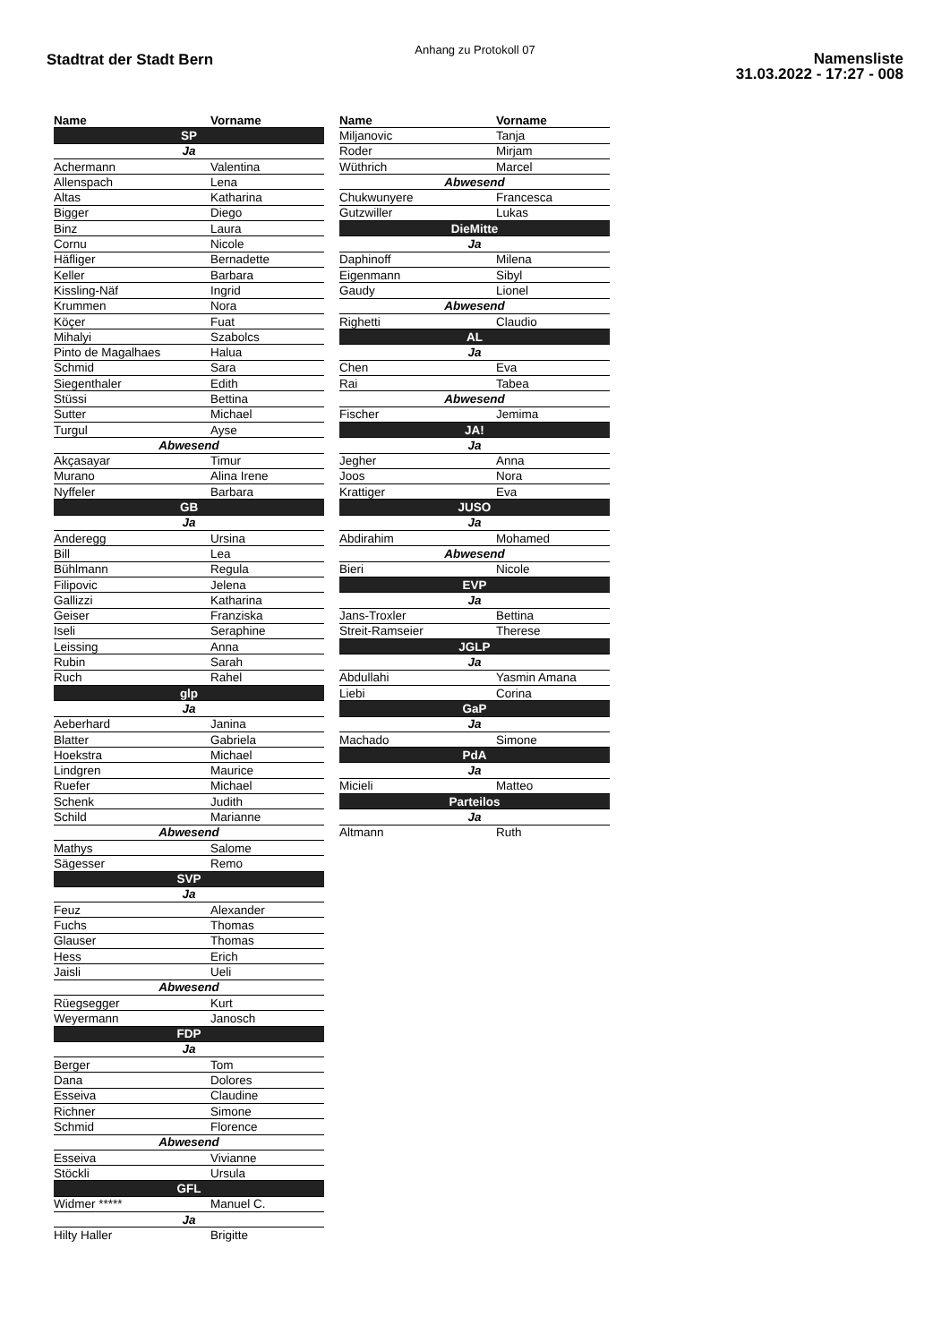Anhang zu Protokoll 07
Stadtrat der Stadt Bern
Namensliste
31.03.2022 - 17:27 - 008
| Name | Vorname |
| --- | --- |
| SP | |
| Ja | |
| Achermann | Valentina |
| Allenspach | Lena |
| Altas | Katharina |
| Bigger | Diego |
| Binz | Laura |
| Cornu | Nicole |
| Häfliger | Bernadette |
| Keller | Barbara |
| Kissling-Näf | Ingrid |
| Krummen | Nora |
| Köçer | Fuat |
| Mihalyi | Szabolcs |
| Pinto de Magalhaes | Halua |
| Schmid | Sara |
| Siegenthaler | Edith |
| Stüssi | Bettina |
| Sutter | Michael |
| Turgul | Ayse |
| Abwesend | |
| Akçasayar | Timur |
| Murano | Alina Irene |
| Nyffeler | Barbara |
| GB | |
| Ja | |
| Anderegg | Ursina |
| Bill | Lea |
| Bühlmann | Regula |
| Filipovic | Jelena |
| Gallizzi | Katharina |
| Geiser | Franziska |
| Iseli | Seraphine |
| Leissing | Anna |
| Rubin | Sarah |
| Ruch | Rahel |
| glp | |
| Ja | |
| Aeberhard | Janina |
| Blatter | Gabriela |
| Hoekstra | Michael |
| Lindgren | Maurice |
| Ruefer | Michael |
| Schenk | Judith |
| Schild | Marianne |
| Abwesend | |
| Mathys | Salome |
| Sägesser | Remo |
| SVP | |
| Ja | |
| Feuz | Alexander |
| Fuchs | Thomas |
| Glauser | Thomas |
| Hess | Erich |
| Jaisli | Ueli |
| Abwesend | |
| Rüegsegger | Kurt |
| Weyermann | Janosch |
| FDP | |
| Ja | |
| Berger | Tom |
| Dana | Dolores |
| Esseiva | Claudine |
| Richner | Simone |
| Schmid | Florence |
| Abwesend | |
| Esseiva | Vivianne |
| Stöckli | Ursula |
| GFL | |
| Widmer ***** | Manuel C. |
| Ja | |
| Hilty Haller | Brigitte |
| Name | Vorname |
| --- | --- |
| Miljanovic | Tanja |
| Roder | Mirjam |
| Wüthrich | Marcel |
| Abwesend | |
| Chukwunyere | Francesca |
| Gutzwiller | Lukas |
| DieMitte | |
| Ja | |
| Daphinoff | Milena |
| Eigenmann | Sibyl |
| Gaudy | Lionel |
| Abwesend | |
| Righetti | Claudio |
| AL | |
| Ja | |
| Chen | Eva |
| Rai | Tabea |
| Abwesend | |
| Fischer | Jemima |
| JA! | |
| Ja | |
| Jegher | Anna |
| Joos | Nora |
| Krattiger | Eva |
| JUSO | |
| Ja | |
| Abdirahim | Mohamed |
| Abwesend | |
| Bieri | Nicole |
| EVP | |
| Ja | |
| Jans-Troxler | Bettina |
| Streit-Ramseier | Therese |
| JGLP | |
| Ja | |
| Abdullahi | Yasmin Amana |
| Liebi | Corina |
| GaP | |
| Ja | |
| Machado | Simone |
| PdA | |
| Ja | |
| Micieli | Matteo |
| Parteilos | |
| Ja | |
| Altmann | Ruth |